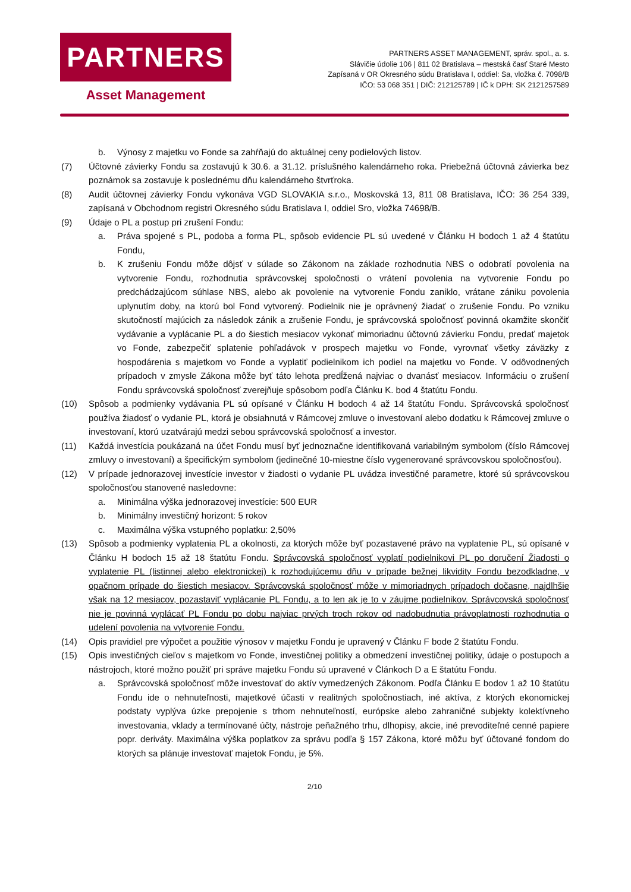PARTNERS
Asset Management
PARTNERS ASSET MANAGEMENT, správ. spol., a. s.
Slávičie údolie 106 | 811 02 Bratislava – mestská časť Staré Mesto
Zapísaná v OR Okresného súdu Bratislava I, oddiel: Sa, vložka č. 7098/B
IČO: 53 068 351 | DIČ: 212125789 | IČ k DPH: SK 2121257589
b. Výnosy z majetku vo Fonde sa zahŕňajú do aktuálnej ceny podielových listov.
(7) Účtovné závierky Fondu sa zostavujú k 30.6. a 31.12. príslušného kalendárneho roka. Priebežná účtovná závierka bez poznámok sa zostavuje k poslednému dňu kalendárneho štvrťroka.
(8) Audit účtovnej závierky Fondu vykonáva VGD SLOVAKIA s.r.o., Moskovská 13, 811 08 Bratislava, IČO: 36 254 339, zapísaná v Obchodnom registri Okresného súdu Bratislava I, oddiel Sro, vložka 74698/B.
(9) Údaje o PL a postup pri zrušení Fondu:
a. Práva spojené s PL, podoba a forma PL, spôsob evidencie PL sú uvedené v Článku H bodoch 1 až 4 štatútu Fondu,
b. K zrušeniu Fondu môže dôjsť v súlade so Zákonom na základe rozhodnutia NBS o odobratí povolenia na vytvorenie Fondu, rozhodnutia správcovskej spoločnosti o vrátení povolenia na vytvorenie Fondu po predchádzajúcom súhlase NBS, alebo ak povolenie na vytvorenie Fondu zaniklo, vrátane zániku povolenia uplynutím doby, na ktorú bol Fond vytvorený. Podielnik nie je oprávnený žiadať o zrušenie Fondu. Po vzniku skutočností majúcich za následok zánik a zrušenie Fondu, je správcovská spoločnosť povinná okamžite skončiť vydávanie a vyplácanie PL a do šiestich mesiacov vykonať mimoriadnu účtovnú závierku Fondu, predať majetok vo Fonde, zabezpečiť splatenie pohľadávok v prospech majetku vo Fonde, vyrovnať všetky záväzky z hospodárenia s majetkom vo Fonde a vyplatiť podielnikom ich podiel na majetku vo Fonde. V odôvodnených prípadoch v zmysle Zákona môže byť táto lehota predĺžená najviac o dvanásť mesiacov. Informáciu o zrušení Fondu správcovská spoločnosť zverejňuje spôsobom podľa Článku K. bod 4 štatútu Fondu.
(10) Spôsob a podmienky vydávania PL sú opísané v Článku H bodoch 4 až 14 štatútu Fondu. Správcovská spoločnosť používa žiadosť o vydanie PL, ktorá je obsiahnutá v Rámcovej zmluve o investovaní alebo dodatku k Rámcovej zmluve o investovaní, ktorú uzatvárajú medzi sebou správcovská spoločnosť a investor.
(11) Každá investícia poukázaná na účet Fondu musí byť jednoznačne identifikovaná variabilným symbolom (číslo Rámcovej zmluvy o investovaní) a špecifickým symbolom (jedinečné 10-miestne číslo vygenerované správcovskou spoločnosťou).
(12) V prípade jednorazovej investície investor v žiadosti o vydanie PL uvádza investičné parametre, ktoré sú správcovskou spoločnosťou stanovené nasledovne:
a. Minimálna výška jednorazovej investície: 500 EUR
b. Minimálny investičný horizont: 5 rokov
c. Maximálna výška vstupného poplatku: 2,50%
(13) Spôsob a podmienky vyplatenia PL a okolnosti, za ktorých môže byť pozastavené právo na vyplatenie PL, sú opísané v Článku H bodoch 15 až 18 štatútu Fondu. Správcovská spoločnosť vyplatí podielnikovi PL po doručení Žiadosti o vyplatenie PL (listinnej alebo elektronickej) k rozhodujúcemu dňu v prípade bežnej likvidity Fondu bezodkladne, v opačnom prípade do šiestich mesiacov. Správcovská spoločnosť môže v mimoriadnych prípadoch dočasne, najdlhšie však na 12 mesiacov, pozastaviť vyplácanie PL Fondu, a to len ak je to v záujme podielnikov. Správcovská spoločnosť nie je povinná vyplácať PL Fondu po dobu najviac prvých troch rokov od nadobudnutia právoplatnosti rozhodnutia o udelení povolenia na vytvorenie Fondu.
(14) Opis pravidiel pre výpočet a použitie výnosov v majetku Fondu je upravený v Článku F bode 2 štatútu Fondu.
(15) Opis investičných cieľov s majetkom vo Fonde, investičnej politiky a obmedzení investičnej politiky, údaje o postupoch a nástrojoch, ktoré možno použiť pri správe majetku Fondu sú upravené v Článkoch D a E štatútu Fondu.
a. Správcovská spoločnosť môže investovať do aktív vymedzených Zákonom. Podľa Článku E bodov 1 až 10 štatútu Fondu ide o nehnuteľnosti, majetkové účasti v realitných spoločnostiach, iné aktíva, z ktorých ekonomickej podstaty vyplýva úzke prepojenie s trhom nehnuteľností, európske alebo zahraničné subjekty kolektívneho investovania, vklady a termínované účty, nástroje peňažného trhu, dlhopisy, akcie, iné prevoditeľné cenné papiere popr. deriváty. Maximálna výška poplatkov za správu podľa § 157 Zákona, ktoré môžu byť účtované fondom do ktorých sa plánuje investovať majetok Fondu, je 5%.
2/10